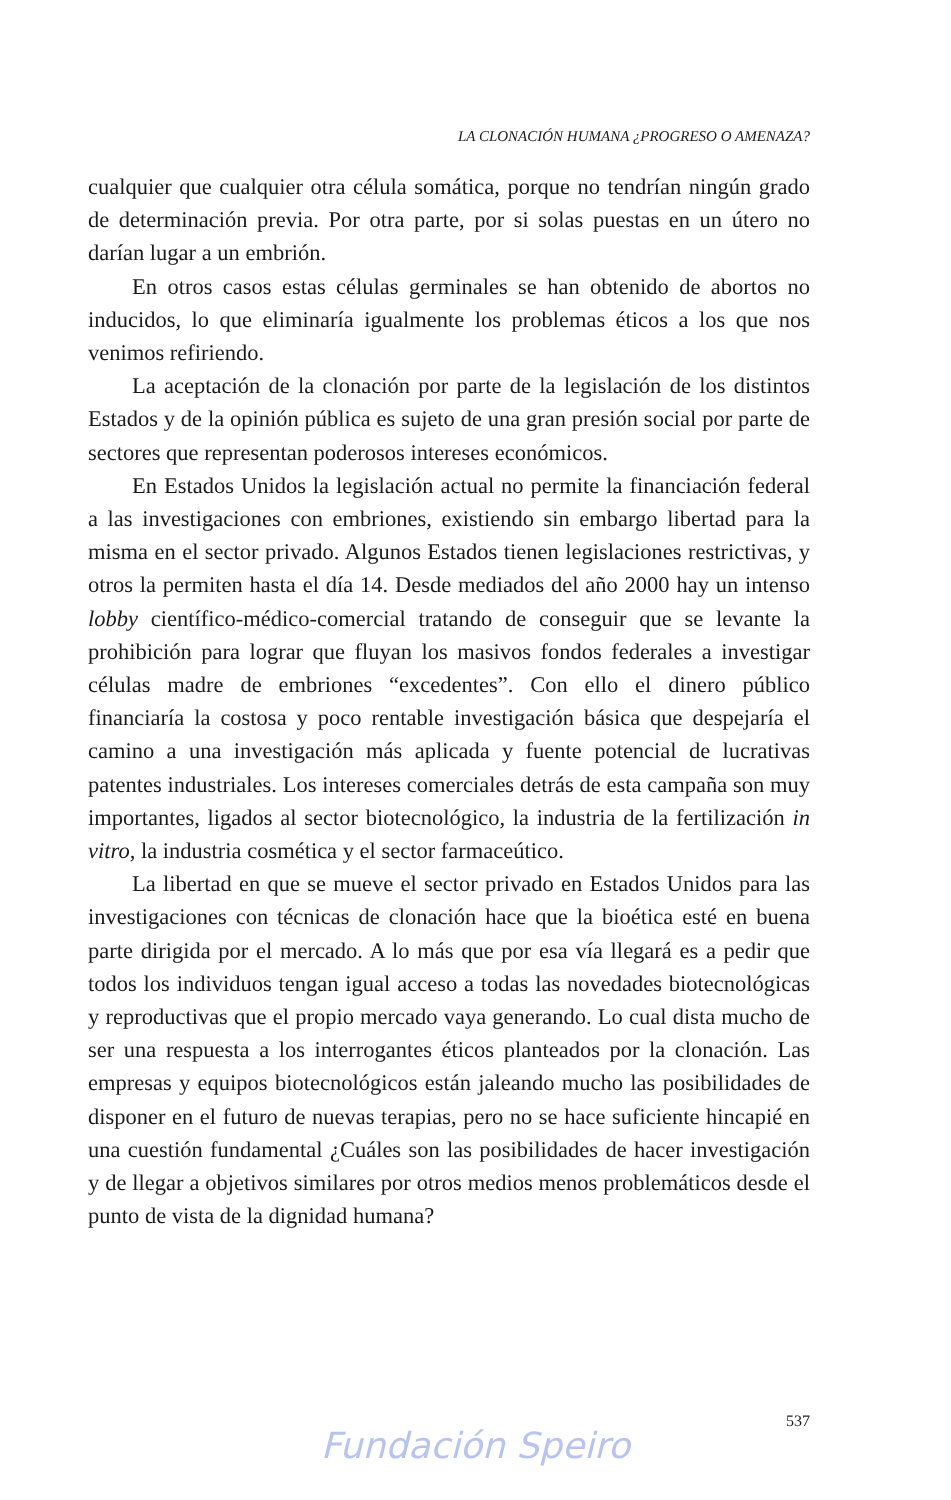LA CLONACIÓN HUMANA ¿PROGRESO O AMENAZA?
cualquier que cualquier otra célula somática, porque no tendrían ningún grado de determinación previa. Por otra parte, por si solas puestas en un útero no darían lugar a un embrión.
En otros casos estas células germinales se han obtenido de abortos no inducidos, lo que eliminaría igualmente los problemas éticos a los que nos venimos refiriendo.
La aceptación de la clonación por parte de la legislación de los distintos Estados y de la opinión pública es sujeto de una gran presión social por parte de sectores que representan poderosos intereses económicos.
En Estados Unidos la legislación actual no permite la financiación federal a las investigaciones con embriones, existiendo sin embargo libertad para la misma en el sector privado. Algunos Estados tienen legislaciones restrictivas, y otros la permiten hasta el día 14. Desde mediados del año 2000 hay un intenso lobby científico-médico-comercial tratando de conseguir que se levante la prohibición para lograr que fluyan los masivos fondos federales a investigar células madre de embriones “excedentes”. Con ello el dinero público financiaría la costosa y poco rentable investigación básica que despejaría el camino a una investigación más aplicada y fuente potencial de lucrativas patentes industriales. Los intereses comerciales detrás de esta campaña son muy importantes, ligados al sector biotecnológico, la industria de la fertilización in vitro, la industria cosmética y el sector farmaceútico.
La libertad en que se mueve el sector privado en Estados Unidos para las investigaciones con técnicas de clonación hace que la bioética esté en buena parte dirigida por el mercado. A lo más que por esa vía llegará es a pedir que todos los individuos tengan igual acceso a todas las novedades biotecnológicas y reproductivas que el propio mercado vaya generando. Lo cual dista mucho de ser una respuesta a los interrogantes éticos planteados por la clonación. Las empresas y equipos biotecnológicos están jaleando mucho las posibilidades de disponer en el futuro de nuevas terapias, pero no se hace suficiente hincapié en una cuestión fundamental ¿Cuáles son las posibilidades de hacer investigación y de llegar a objetivos similares por otros medios menos problemáticos desde el punto de vista de la dignidad humana?
537
Fundación Speiro